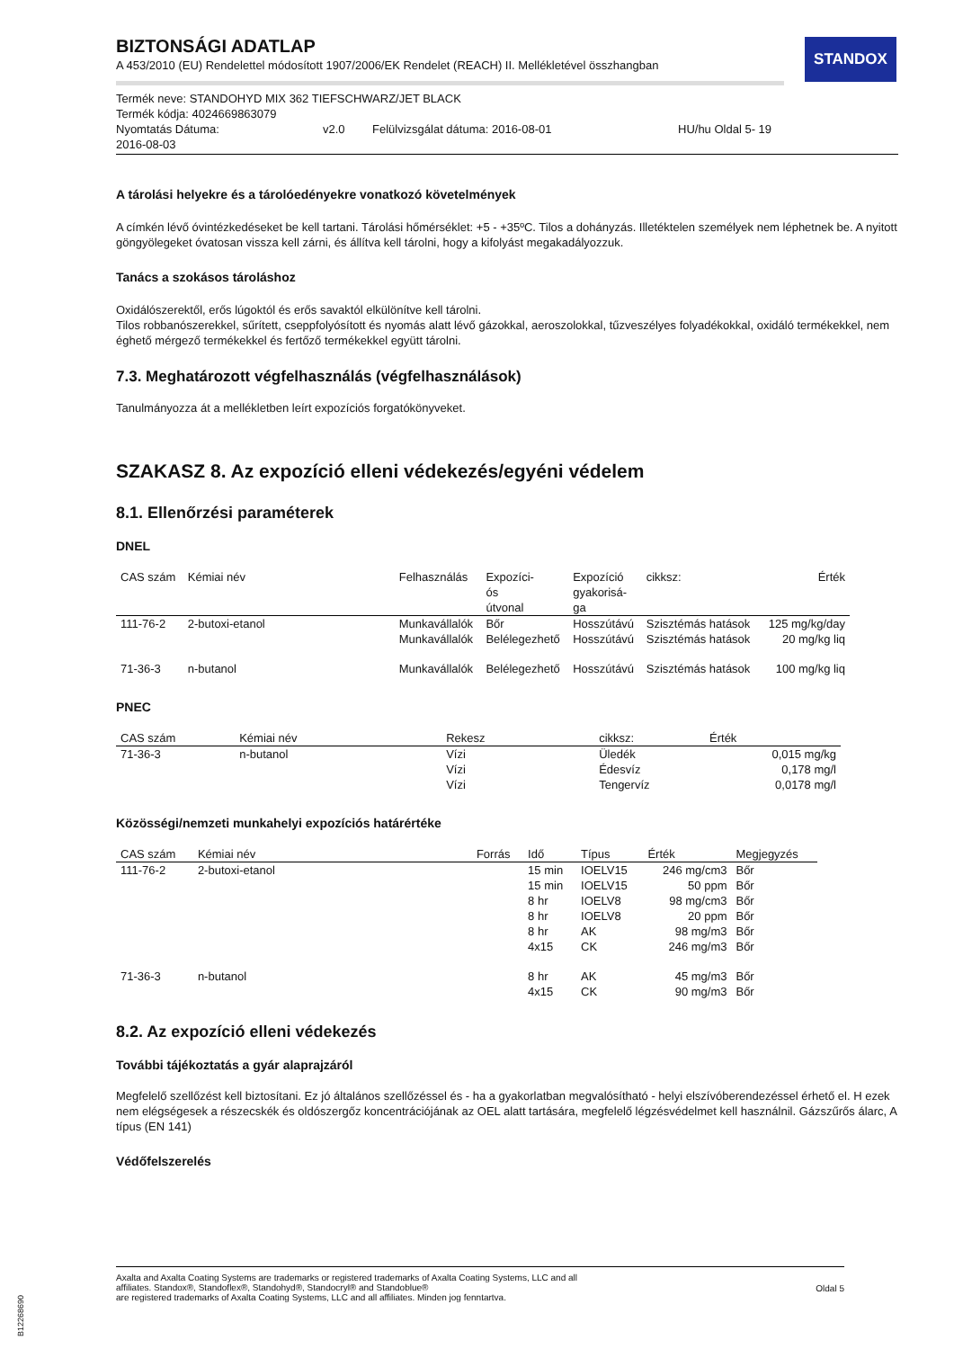STANDOX
BIZTONSÁGI ADATLAP
A 453/2010 (EU) Rendelettel módosított 1907/2006/EK Rendelet (REACH) II. Mellékletével összhangban
Termék neve: STANDOHYD MIX 362 TIEFSCHWARZ/JET BLACK
Termék kódja: 4024669863079
Nyomtatás Dátuma:
2016-08-03 v2.0 Felülvizsgálat dátuma: 2016-08-01 HU/hu Oldal 5- 19
A tárolási helyekre és a tárolóedényekre vonatkozó követelmények
A címkén lévő óvintézkedéseket be kell tartani. Tárolási hőmérséklet: +5 - +35ºC. Tilos a dohányzás. Illetéktelen személyek nem léphetnek be. A nyitott göngyölegeket óvatosan vissza kell zárni, és állítva kell tárolni, hogy a kifolyást megakadályozzuk.
Tanács a szokásos tároláshoz
Oxidálószerektől, erős lúgoktól és erős savaktól elkülönítve kell tárolni.
Tilos robbanószerekkel, sűrített, cseppfolyósított és nyomás alatt lévő gázokkal, aeroszolokkal, tűzveszélyes folyadékokkal, oxidáló termékekkel, nem éghető mérgező termékekkel és fertőző termékekkel együtt tárolni.
7.3. Meghatározott végfelhasználás (végfelhasználások)
Tanulmányozza át a mellékletben leírt expozíciós forgatókönyveket.
SZAKASZ 8. Az expozíció elleni védekezés/egyéni védelem
8.1. Ellenőrzési paraméterek
DNEL
| CAS szám | Kémiai név | Felhasználás | Expozíci- ós útvonal | Expozíció gyakorisá- ga | cikksz: | Érték |
| --- | --- | --- | --- | --- | --- | --- |
| 111-76-2 | 2-butoxi-etanol | Munkavállalók | Bőr | Hosszútávú | Szisztémás hatások | 125 mg/kg/day |
| | | Munkavállalók | Belélegezhető | Hosszútávú | Szisztémás hatások | 20 mg/kg liq |
| 71-36-3 | n-butanol | Munkavállalók | Belélegezhető | Hosszútávú | Szisztémás hatások | 100 mg/kg liq |
PNEC
| CAS szám | Kémiai név | Rekesz | cikksz: | Érték |
| --- | --- | --- | --- | --- |
| 71-36-3 | n-butanol | Vízi Vízi Vízi | Üledék Édesvíz Tengervíz | 0,015 mg/kg 0,178 mg/l 0,0178 mg/l |
Közösségi/nemzeti munkahelyi expozíciós határértéke
| CAS szám | Kémiai név | Forrás | Idő | Típus | Érték | Megjegyzés |
| --- | --- | --- | --- | --- | --- | --- |
| 111-76-2 | 2-butoxi-etanol | | 15 min 15 min 8 hr 8 hr 8 hr 4x15 | IOELV15 IOELV15 IOELV8 IOELV8 AK CK | 246 mg/cm3 50 ppm 98 mg/cm3 20 ppm 98 mg/m3 246 mg/m3 | Bőr Bőr Bőr Bőr Bőr Bőr |
| 71-36-3 | n-butanol | | 8 hr 4x15 | AK CK | 45 mg/m3 90 mg/m3 | Bőr Bőr |
8.2. Az expozíció elleni védekezés
További tájékoztatás a gyár alaprajzáról
Megfelelő szellőzést kell biztosítani. Ez jó általános szellőzéssel és - ha a gyakorlatban megvalósítható - helyi elszívóberendezéssel érhető el. H ezek nem elégségesek a részecskék és oldószergőz koncentrációjának az OEL alatt tartására, megfelelő légzésvédelmet kell használnil. Gázszűrős álarc, A típus (EN 141)
Védőfelszerelés
Axalta and Axalta Coating Systems are trademarks or registered trademarks of Axalta Coating Systems, LLC and all
affiliates. Standox®, Standoflex®, Standohyd®, Standocryl® and Standoblue®
are registered trademarks of Axalta Coating Systems, LLC and all affiliates. Minden jog fenntartva. Oldal 5
B12268690